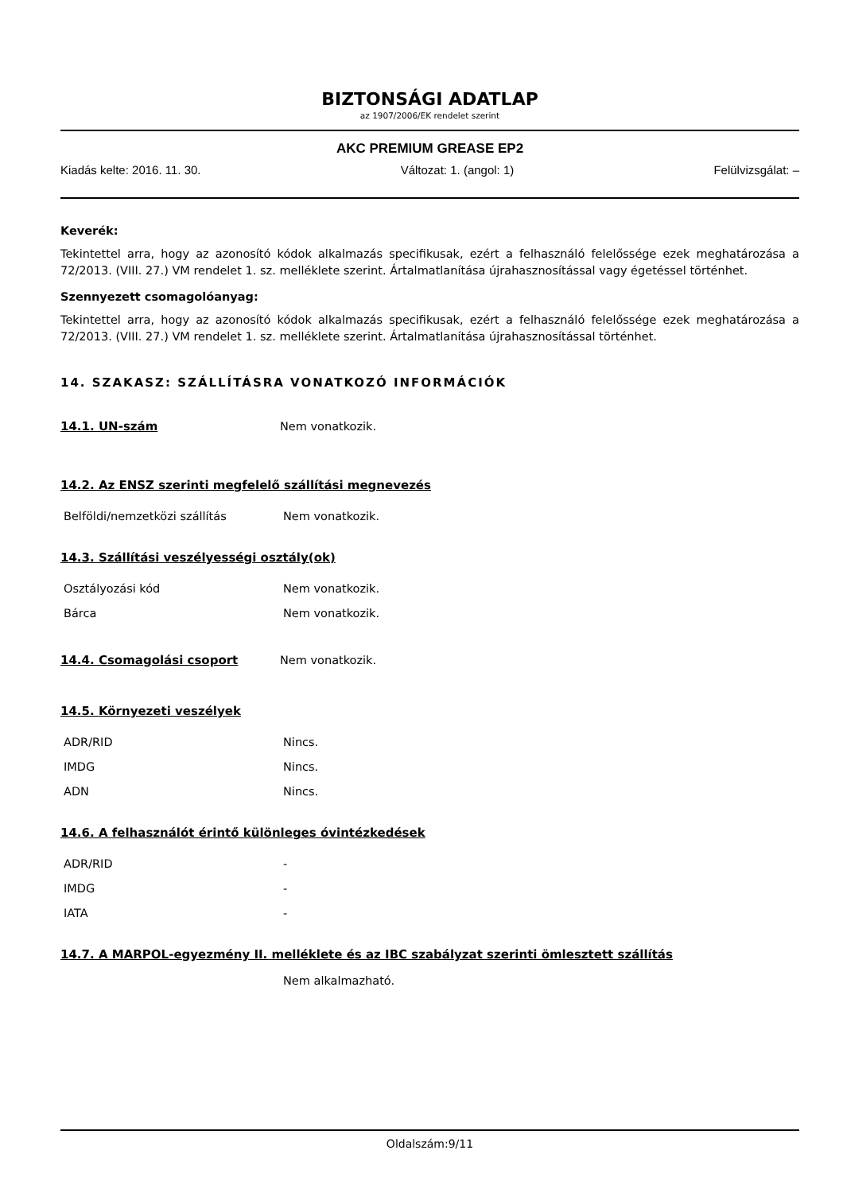BIZTONSÁGI ADATLAP
az 1907/2006/EK rendelet szerint
AKC PREMIUM GREASE EP2
Kiadás kelte: 2016. 11. 30. Változat: 1. (angol: 1) Felülvizsgálat: –
Keverék:
Tekintettel arra, hogy az azonosító kódok alkalmazás specifikusak, ezért a felhasználó felelőssége ezek meghatározása a 72/2013. (VIII. 27.) VM rendelet 1. sz. melléklete szerint. Ártalmatlanítása újrahasznosítással vagy égetéssel történhet.
Szennyezett csomagolóanyag:
Tekintettel arra, hogy az azonosító kódok alkalmazás specifikusak, ezért a felhasználó felelőssége ezek meghatározása a 72/2013. (VIII. 27.) VM rendelet 1. sz. melléklete szerint. Ártalmatlanítása újrahasznosítással történhet.
14. SZAKASZ: SZÁLLÍTÁSRA VONATKOZÓ INFORMÁCIÓK
| 14.1. UN-szám | Nem vonatkozik. |
14.2. Az ENSZ szerinti megfelelő szállítási megnevezés
| Belföldi/nemzetközi szállítás | Nem vonatkozik. |
14.3. Szállítási veszélyességi osztály(ok)
| Osztályozási kód | Nem vonatkozik. |
| Bárca | Nem vonatkozik. |
| 14.4. Csomagolási csoport | Nem vonatkozik. |
14.5. Környezeti veszélyek
| ADR/RID | Nincs. |
| IMDG | Nincs. |
| ADN | Nincs. |
14.6. A felhasználót érintő különleges óvintézkedések
| ADR/RID | - |
| IMDG | - |
| IATA | - |
14.7. A MARPOL-egyezmény II. melléklete és az IBC szabályzat szerinti ömlesztett szállítás
Nem alkalmazható.
Oldalszám:9/11